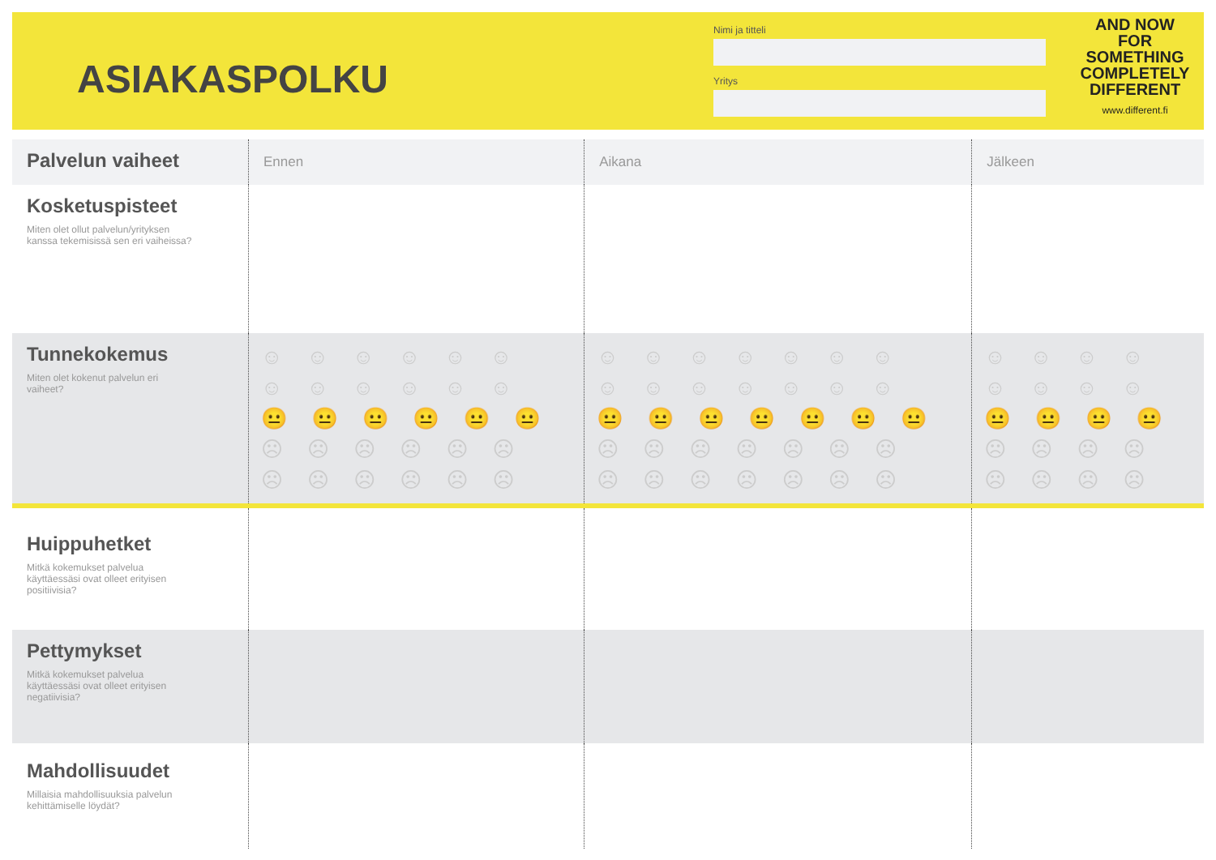ASIAKASPOLKU
Nimi ja titteli
Yritys
AND NOW FOR SOMETHING COMPLETELY DIFFERENT
www.different.fi
| Palvelun vaiheet | Ennen | Aikana | Jälkeen |
| Kosketuspisteet Miten olet ollut palvelun/yrityksen kanssa tekemisissä sen eri vaiheissa? | | | |
| Tunnekokemus Miten olet kokenut palvelun eri vaiheet? | ☺☺☺☺☺☺ ☺☺☺☺☺☺ 😐😐😐😐😐😐 ☹☹☹☹☹☹ ☹☹☹☹☹☹ | ☺☺☺☺☺☺☺ ☺☺☺☺☺☺☺ 😐😐😐😐😐😐😐 ☹☹☹☹☹☹☹ ☹☹☹☹☹☹☹ | ☺☺☺☺ ☺☺☺☺ 😐😐😐😐 ☹☹☹☹ ☹☹☹☹ |
| Huippuhetket Mitkä kokemukset palvelua käyttäessäsi ovat olleet erityisen positiivisia? | | | |
| Pettymykset Mitkä kokemukset palvelua käyttäessäsi ovat olleet erityisen negatiivisia? | | | |
| Mahdollisuudet Millaisia mahdollisuuksia palvelun kehittämiselle löydät? | | | |